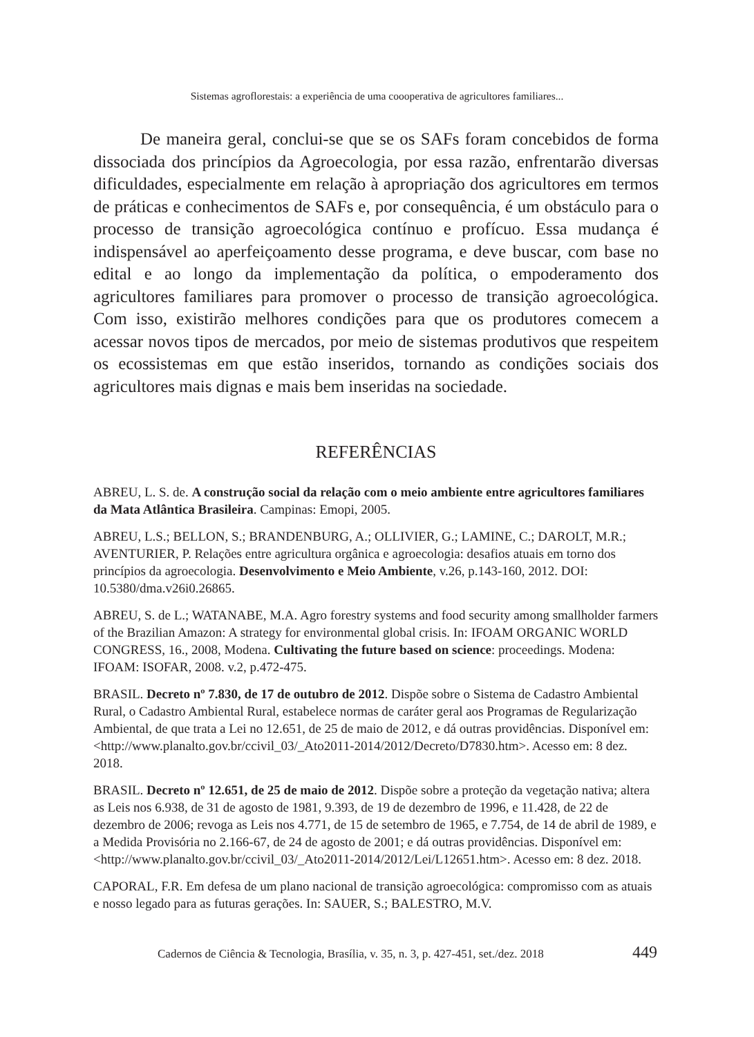Sistemas agroflorestais: a experiência de uma coooperativa de agricultores familiares...
De maneira geral, conclui-se que se os SAFs foram concebidos de forma dissociada dos princípios da Agroecologia, por essa razão, enfrentarão diversas dificuldades, especialmente em relação à apropriação dos agricultores em termos de práticas e conhecimentos de SAFs e, por consequência, é um obstáculo para o processo de transição agroecológica contínuo e profícuo. Essa mudança é indispensável ao aperfeiçoamento desse programa, e deve buscar, com base no edital e ao longo da implementação da política, o empoderamento dos agricultores familiares para promover o processo de transição agroecológica. Com isso, existirão melhores condições para que os produtores comecem a acessar novos tipos de mercados, por meio de sistemas produtivos que respeitem os ecossistemas em que estão inseridos, tornando as condições sociais dos agricultores mais dignas e mais bem inseridas na sociedade.
REFERÊNCIAS
ABREU, L. S. de. A construção social da relação com o meio ambiente entre agricultores familiares da Mata Atlântica Brasileira. Campinas: Emopi, 2005.
ABREU, L.S.; BELLON, S.; BRANDENBURG, A.; OLLIVIER, G.; LAMINE, C.; DAROLT, M.R.; AVENTURIER, P. Relações entre agricultura orgânica e agroecologia: desafios atuais em torno dos princípios da agroecologia. Desenvolvimento e Meio Ambiente, v.26, p.143-160, 2012. DOI: 10.5380/dma.v26i0.26865.
ABREU, S. de L.; WATANABE, M.A. Agro forestry systems and food security among smallholder farmers of the Brazilian Amazon: A strategy for environmental global crisis. In: IFOAM ORGANIC WORLD CONGRESS, 16., 2008, Modena. Cultivating the future based on science: proceedings. Modena: IFOAM: ISOFAR, 2008. v.2, p.472-475.
BRASIL. Decreto nº 7.830, de 17 de outubro de 2012. Dispõe sobre o Sistema de Cadastro Ambiental Rural, o Cadastro Ambiental Rural, estabelece normas de caráter geral aos Programas de Regularização Ambiental, de que trata a Lei no 12.651, de 25 de maio de 2012, e dá outras providências. Disponível em: <http://www.planalto.gov.br/ccivil_03/_Ato2011-2014/2012/Decreto/D7830.htm>. Acesso em: 8 dez. 2018.
BRASIL. Decreto nº 12.651, de 25 de maio de 2012. Dispõe sobre a proteção da vegetação nativa; altera as Leis nos 6.938, de 31 de agosto de 1981, 9.393, de 19 de dezembro de 1996, e 11.428, de 22 de dezembro de 2006; revoga as Leis nos 4.771, de 15 de setembro de 1965, e 7.754, de 14 de abril de 1989, e a Medida Provisória no 2.166-67, de 24 de agosto de 2001; e dá outras providências. Disponível em: <http://www.planalto.gov.br/ccivil_03/_Ato2011-2014/2012/Lei/L12651.htm>. Acesso em: 8 dez. 2018.
CAPORAL, F.R. Em defesa de um plano nacional de transição agroecológica: compromisso com as atuais e nosso legado para as futuras gerações. In: SAUER, S.; BALESTRO, M.V.
Cadernos de Ciência & Tecnologia, Brasília, v. 35, n. 3, p. 427-451, set./dez. 2018
449